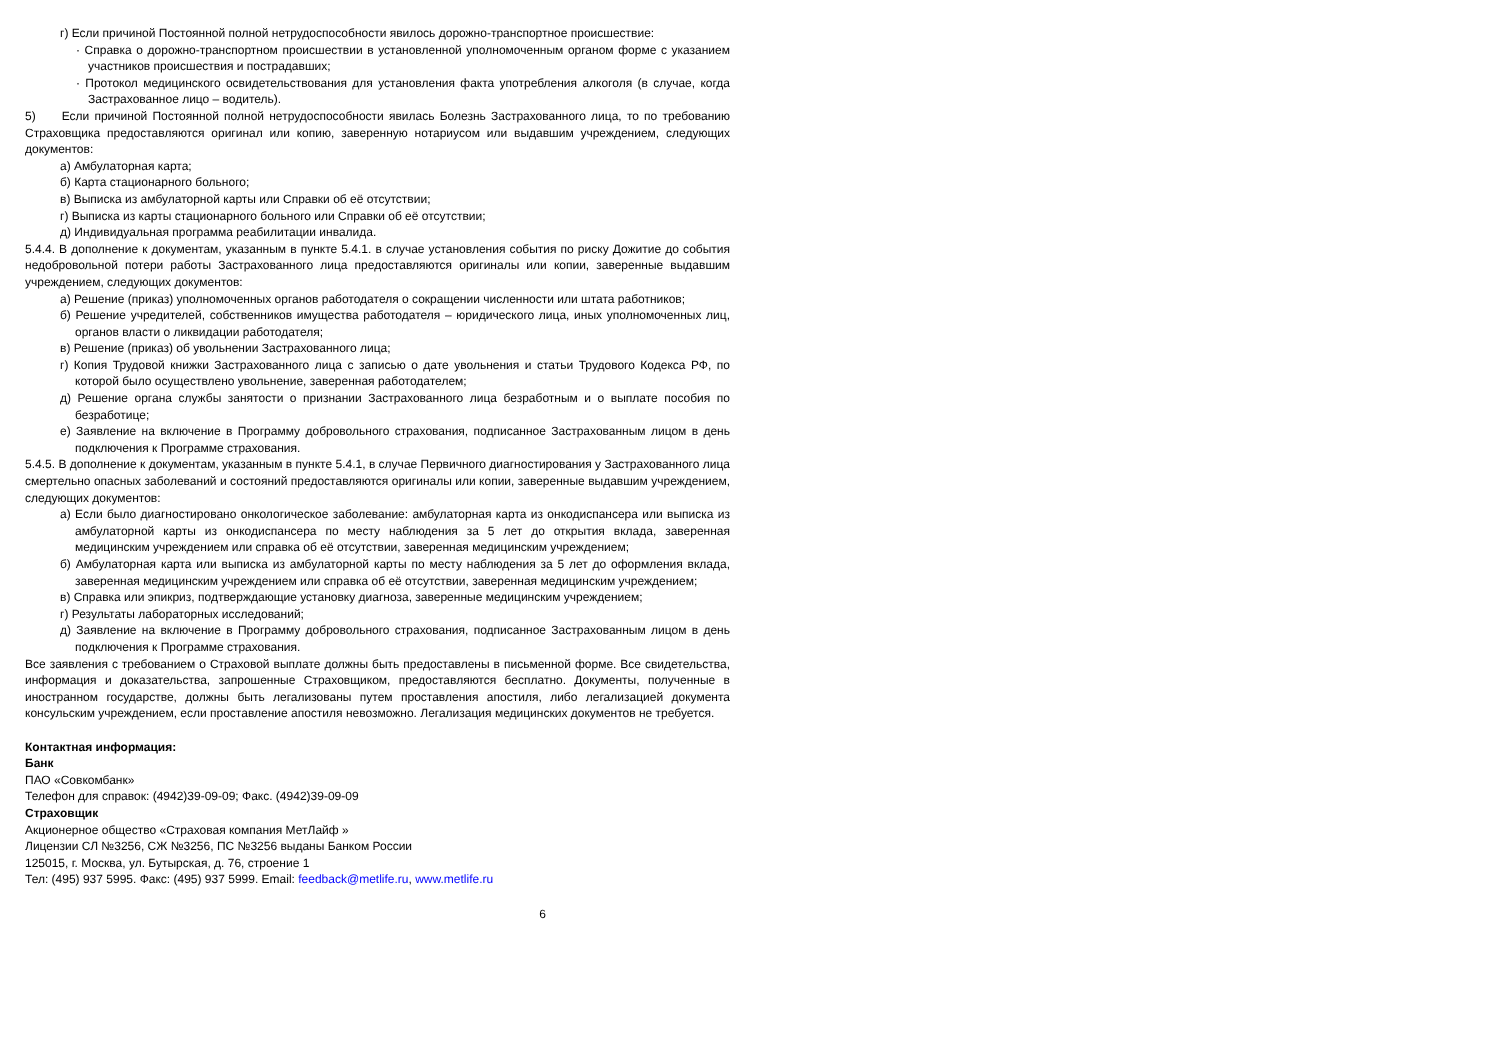г) Если причиной Постоянной полной нетрудоспособности явилось дорожно-транспортное происшествие:
· Справка о дорожно-транспортном происшествии в установленной уполномоченным органом форме с указанием участников происшествия и пострадавших;
· Протокол медицинского освидетельствования для установления факта употребления алкоголя (в случае, когда Застрахованное лицо – водитель).
5) Если причиной Постоянной полной нетрудоспособности явилась Болезнь Застрахованного лица, то по требованию Страховщика предоставляются оригинал или копию, заверенную нотариусом или выдавшим учреждением, следующих документов:
а) Амбулаторная карта;
б) Карта стационарного больного;
в) Выписка из амбулаторной карты или Справки об её отсутствии;
г) Выписка из карты стационарного больного или Справки об её отсутствии;
д) Индивидуальная программа реабилитации инвалида.
5.4.4. В дополнение к документам, указанным в пункте 5.4.1. в случае установления события по риску Дожитие до события недобровольной потери работы Застрахованного лица предоставляются оригиналы или копии, заверенные выдавшим учреждением, следующих документов:
а) Решение (приказ) уполномоченных органов работодателя о сокращении численности или штата работников;
б) Решение учредителей, собственников имущества работодателя – юридического лица, иных уполномоченных лиц, органов власти о ликвидации работодателя;
в) Решение (приказ) об увольнении Застрахованного лица;
г) Копия Трудовой книжки Застрахованного лица с записью о дате увольнения и статьи Трудового Кодекса РФ, по которой было осуществлено увольнение, заверенная работодателем;
д) Решение органа службы занятости о признании Застрахованного лица безработным и о выплате пособия по безработице;
е) Заявление на включение в Программу добровольного страхования, подписанное Застрахованным лицом в день подключения к Программе страхования.
5.4.5. В дополнение к документам, указанным в пункте 5.4.1, в случае Первичного диагностирования у Застрахованного лица смертельно опасных заболеваний и состояний предоставляются оригиналы или копии, заверенные выдавшим учреждением, следующих документов:
а) Если было диагностировано онкологическое заболевание: амбулаторная карта из онкодиспансера или выписка из амбулаторной карты из онкодиспансера по месту наблюдения за 5 лет до открытия вклада, заверенная медицинским учреждением или справка об её отсутствии, заверенная медицинским учреждением;
б) Амбулаторная карта или выписка из амбулаторной карты по месту наблюдения за 5 лет до оформления вклада, заверенная медицинским учреждением или справка об её отсутствии, заверенная медицинским учреждением;
в) Справка или эпикриз, подтверждающие установку диагноза, заверенные медицинским учреждением;
г) Результаты лабораторных исследований;
д) Заявление на включение в Программу добровольного страхования, подписанное Застрахованным лицом в день подключения к Программе страхования.
Все заявления с требованием о Страховой выплате должны быть предоставлены в письменной форме. Все свидетельства, информация и доказательства, запрошенные Страховщиком, предоставляются бесплатно. Документы, полученные в иностранном государстве, должны быть легализованы путем проставления апостиля, либо легализацией документа консульским учреждением, если проставление апостиля невозможно. Легализация медицинских документов не требуется.
Контактная информация:
Банк
ПАО «Совкомбанк»
Телефон для справок: (4942)39-09-09; Факс. (4942)39-09-09
Страховщик
Акционерное общество «Страховая компания МетЛайф »
Лицензии СЛ №3256, СЖ №3256, ПС №3256 выданы Банком России
125015, г. Москва, ул. Бутырская, д. 76, строение 1
Тел: (495) 937 5995. Факс: (495) 937 5999. Email: feedback@metlife.ru, www.metlife.ru
6